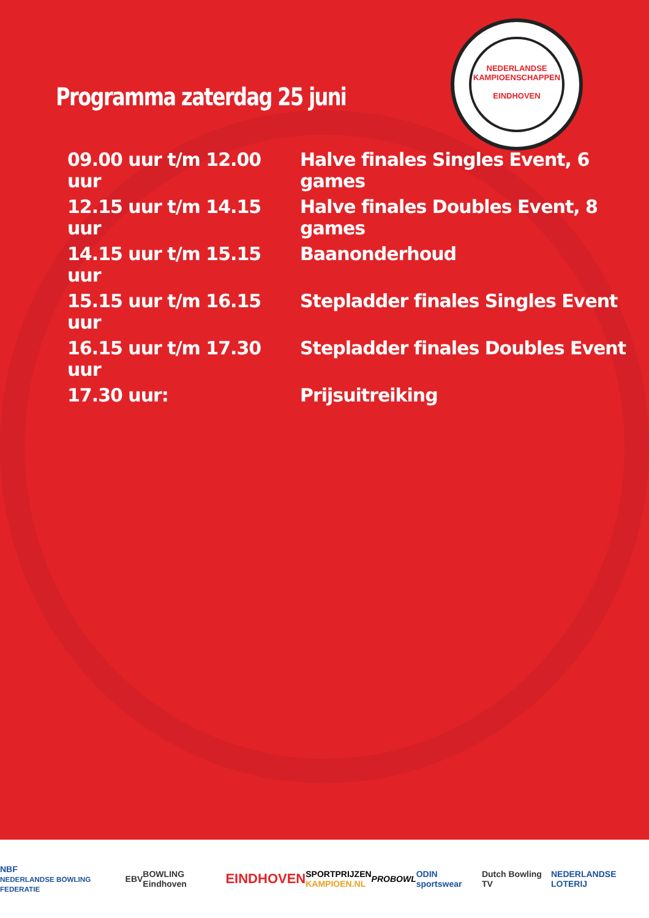NEDERLANDSE KAMPIOENSCHAPPEN
EINDHOVEN
Programma zaterdag 25 juni
| 09.00 uur t/m 12.00 uur | Halve finales Singles Event, 6 games |
| 12.15 uur t/m 14.15 uur | Halve finales Doubles Event, 8 games |
| 14.15 uur t/m 15.15 uur | Baanonderhoud |
| 15.15 uur t/m 16.15 uur | Stepladder finales Singles Event |
| 16.15 uur t/m 17.30 uur | Stepladder finales Doubles Event |
| 17.30 uur: | Prijsuitreiking |
NBF
NEDERLANDSE BOWLING FEDERATIE EBV BOWLING Eindhoven EINDHOVEN SPORTPRIJZEN
KAMPIOEN.NL PROBOWL ODIN sportswear Dutch Bowling TV NEDERLANDSE LOTERIJ